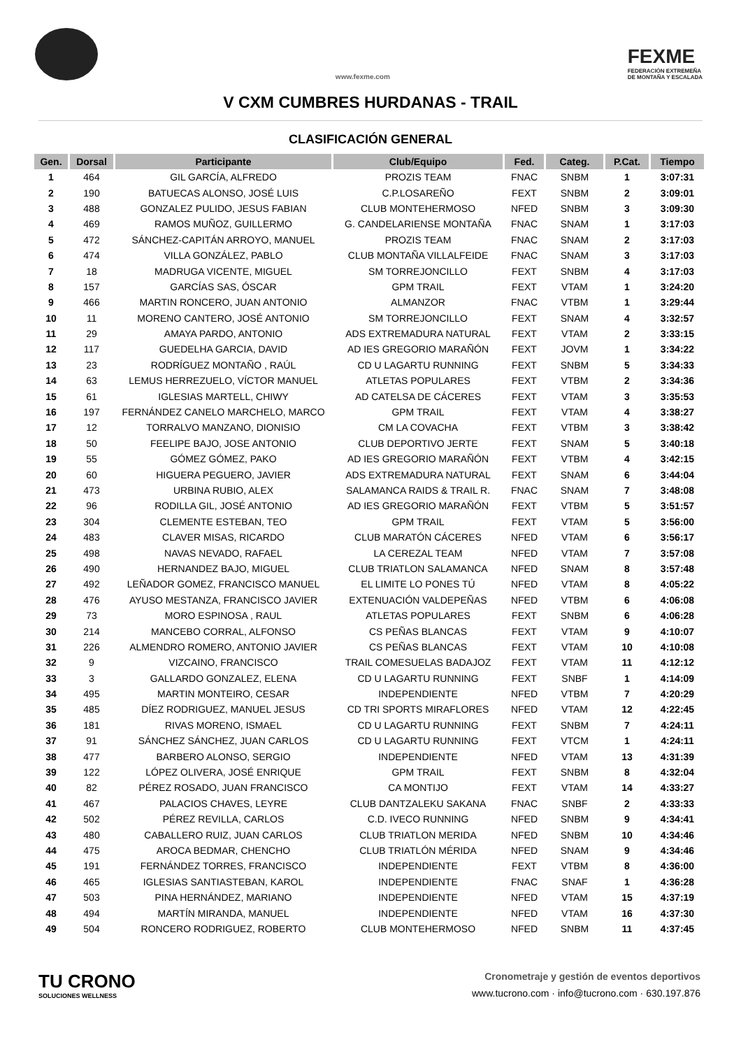www.fexme.com
FEXME
FEDERACIÓN EXTREMEÑA
DE MONTAÑA Y ESCALADA
V CXM CUMBRES HURDANAS - TRAIL
CLASIFICACIÓN GENERAL
| Gen. | Dorsal | Participante | Club/Equipo | Fed. | Categ. | P.Cat. | Tiempo |
| --- | --- | --- | --- | --- | --- | --- | --- |
| 1 | 464 | GIL GARCÍA, ALFREDO | PROZIS TEAM | FNAC | SNBM | 1 | 3:07:31 |
| 2 | 190 | BATUECAS ALONSO, JOSÉ LUIS | C.P.LOSAREÑO | FEXT | SNBM | 2 | 3:09:01 |
| 3 | 488 | GONZALEZ PULIDO, JESUS FABIAN | CLUB MONTEHERMOSO | NFED | SNBM | 3 | 3:09:30 |
| 4 | 469 | RAMOS MUÑOZ, GUILLERMO | G. CANDELARIENSE MONTAÑA | FNAC | SNAM | 1 | 3:17:03 |
| 5 | 472 | SÁNCHEZ-CAPITÁN ARROYO, MANUEL | PROZIS TEAM | FNAC | SNAM | 2 | 3:17:03 |
| 6 | 474 | VILLA GONZÁLEZ, PABLO | CLUB MONTAÑA VILLALFEIDE | FNAC | SNAM | 3 | 3:17:03 |
| 7 | 18 | MADRUGA VICENTE, MIGUEL | SM TORREJONCILLO | FEXT | SNBM | 4 | 3:17:03 |
| 8 | 157 | GARCÍAS SAS, ÓSCAR | GPM TRAIL | FEXT | VTAM | 1 | 3:24:20 |
| 9 | 466 | MARTIN RONCERO, JUAN ANTONIO | ALMANZOR | FNAC | VTBM | 1 | 3:29:44 |
| 10 | 11 | MORENO CANTERO, JOSÉ ANTONIO | SM TORREJONCILLO | FEXT | SNAM | 4 | 3:32:57 |
| 11 | 29 | AMAYA PARDO, ANTONIO | ADS EXTREMADURA NATURAL | FEXT | VTAM | 2 | 3:33:15 |
| 12 | 117 | GUEDELHA GARCIA, DAVID | AD IES GREGORIO MARAÑÓN | FEXT | JOVM | 1 | 3:34:22 |
| 13 | 23 | RODRÍGUEZ MONTAÑO , RAÚL | CD U LAGARTU RUNNING | FEXT | SNBM | 5 | 3:34:33 |
| 14 | 63 | LEMUS HERREZUELO, VÍCTOR MANUEL | ATLETAS POPULARES | FEXT | VTBM | 2 | 3:34:36 |
| 15 | 61 | IGLESIAS MARTELL, CHIWY | AD CATELSA DE CÁCERES | FEXT | VTAM | 3 | 3:35:53 |
| 16 | 197 | FERNÁNDEZ CANELO MARCHELO, MARCO | GPM TRAIL | FEXT | VTAM | 4 | 3:38:27 |
| 17 | 12 | TORRALVO MANZANO, DIONISIO | CM LA COVACHA | FEXT | VTBM | 3 | 3:38:42 |
| 18 | 50 | FEELIPE BAJO, JOSE ANTONIO | CLUB DEPORTIVO JERTE | FEXT | SNAM | 5 | 3:40:18 |
| 19 | 55 | GÓMEZ GÓMEZ, PAKO | AD IES GREGORIO MARAÑÓN | FEXT | VTBM | 4 | 3:42:15 |
| 20 | 60 | HIGUERA PEGUERO, JAVIER | ADS EXTREMADURA NATURAL | FEXT | SNAM | 6 | 3:44:04 |
| 21 | 473 | URBINA RUBIO, ALEX | SALAMANCA RAIDS & TRAIL R. | FNAC | SNAM | 7 | 3:48:08 |
| 22 | 96 | RODILLA GIL, JOSÉ ANTONIO | AD IES GREGORIO MARAÑÓN | FEXT | VTBM | 5 | 3:51:57 |
| 23 | 304 | CLEMENTE ESTEBAN, TEO | GPM TRAIL | FEXT | VTAM | 5 | 3:56:00 |
| 24 | 483 | CLAVER MISAS, RICARDO | CLUB MARATÓN CÁCERES | NFED | VTAM | 6 | 3:56:17 |
| 25 | 498 | NAVAS NEVADO, RAFAEL | LA CEREZAL TEAM | NFED | VTAM | 7 | 3:57:08 |
| 26 | 490 | HERNANDEZ BAJO, MIGUEL | CLUB TRIATLON SALAMANCA | NFED | SNAM | 8 | 3:57:48 |
| 27 | 492 | LEÑADOR GOMEZ, FRANCISCO MANUEL | EL LIMITE LO PONES TÚ | NFED | VTAM | 8 | 4:05:22 |
| 28 | 476 | AYUSO MESTANZA, FRANCISCO JAVIER | EXTENUACIÓN VALDEPEÑAS | NFED | VTBM | 6 | 4:06:08 |
| 29 | 73 | MORO ESPINOSA , RAUL | ATLETAS POPULARES | FEXT | SNBM | 6 | 4:06:28 |
| 30 | 214 | MANCEBO CORRAL, ALFONSO | CS PEÑAS BLANCAS | FEXT | VTAM | 9 | 4:10:07 |
| 31 | 226 | ALMENDRO ROMERO, ANTONIO JAVIER | CS PEÑAS BLANCAS | FEXT | VTAM | 10 | 4:10:08 |
| 32 | 9 | VIZCAINO, FRANCISCO | TRAIL COMESUELAS BADAJOZ | FEXT | VTAM | 11 | 4:12:12 |
| 33 | 3 | GALLARDO GONZALEZ, ELENA | CD U LAGARTU RUNNING | FEXT | SNBF | 1 | 4:14:09 |
| 34 | 495 | MARTIN MONTEIRO, CESAR | INDEPENDIENTE | NFED | VTBM | 7 | 4:20:29 |
| 35 | 485 | DÍEZ RODRIGUEZ, MANUEL JESUS | CD TRI SPORTS MIRAFLORES | NFED | VTAM | 12 | 4:22:45 |
| 36 | 181 | RIVAS MORENO, ISMAEL | CD U LAGARTU RUNNING | FEXT | SNBM | 7 | 4:24:11 |
| 37 | 91 | SÁNCHEZ SÁNCHEZ, JUAN CARLOS | CD U LAGARTU RUNNING | FEXT | VTCM | 1 | 4:24:11 |
| 38 | 477 | BARBERO ALONSO, SERGIO | INDEPENDIENTE | NFED | VTAM | 13 | 4:31:39 |
| 39 | 122 | LÓPEZ OLIVERA, JOSÉ ENRIQUE | GPM TRAIL | FEXT | SNBM | 8 | 4:32:04 |
| 40 | 82 | PÉREZ ROSADO, JUAN FRANCISCO | CA MONTIJO | FEXT | VTAM | 14 | 4:33:27 |
| 41 | 467 | PALACIOS CHAVES, LEYRE | CLUB DANTZALEKU SAKANA | FNAC | SNBF | 2 | 4:33:33 |
| 42 | 502 | PÉREZ REVILLA, CARLOS | C.D. IVECO RUNNING | NFED | SNBM | 9 | 4:34:41 |
| 43 | 480 | CABALLERO RUIZ, JUAN CARLOS | CLUB TRIATLON MERIDA | NFED | SNBM | 10 | 4:34:46 |
| 44 | 475 | AROCA BEDMAR, CHENCHO | CLUB TRIATLÓN MÉRIDA | NFED | SNAM | 9 | 4:34:46 |
| 45 | 191 | FERNÁNDEZ TORRES, FRANCISCO | INDEPENDIENTE | FEXT | VTBM | 8 | 4:36:00 |
| 46 | 465 | IGLESIAS SANTIASTEBAN, KAROL | INDEPENDIENTE | FNAC | SNAF | 1 | 4:36:28 |
| 47 | 503 | PINA HERNÁNDEZ, MARIANO | INDEPENDIENTE | NFED | VTAM | 15 | 4:37:19 |
| 48 | 494 | MARTÍN MIRANDA, MANUEL | INDEPENDIENTE | NFED | VTAM | 16 | 4:37:30 |
| 49 | 504 | RONCERO RODRIGUEZ, ROBERTO | CLUB MONTEHERMOSO | NFED | SNBM | 11 | 4:37:45 |
TU CRONO
SOLUCIONES WELLNESS
Cronometraje y gestión de eventos deportivos
www.tucrono.com · info@tucrono.com · 630.197.876